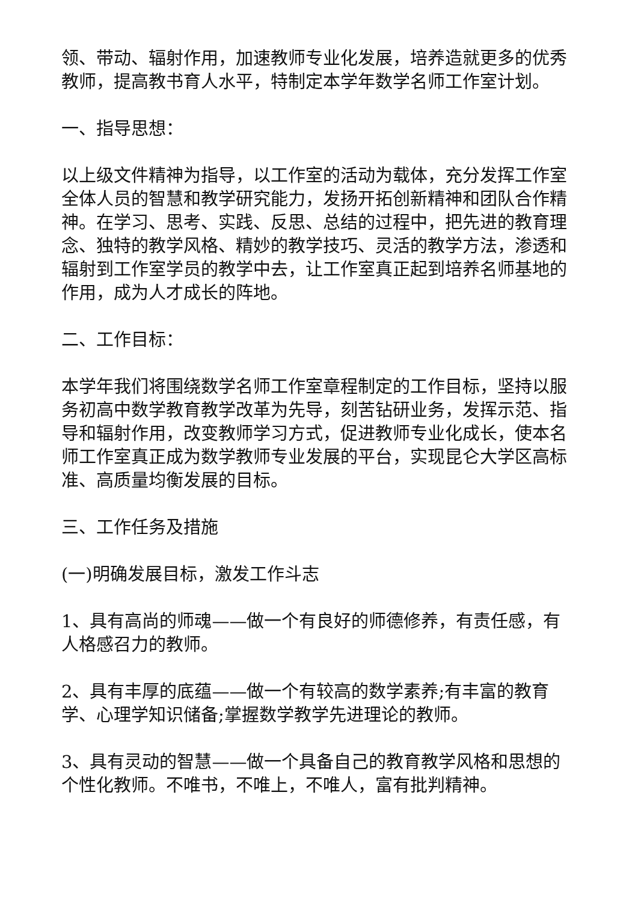领、带动、辐射作用，加速教师专业化发展，培养造就更多的优秀教师，提高教书育人水平，特制定本学年数学名师工作室计划。
一、指导思想：
以上级文件精神为指导，以工作室的活动为载体，充分发挥工作室全体人员的智慧和教学研究能力，发扬开拓创新精神和团队合作精神。在学习、思考、实践、反思、总结的过程中，把先进的教育理念、独特的教学风格、精妙的教学技巧、灵活的教学方法，渗透和辐射到工作室学员的教学中去，让工作室真正起到培养名师基地的作用，成为人才成长的阵地。
二、工作目标：
本学年我们将围绕数学名师工作室章程制定的工作目标，坚持以服务初高中数学教育教学改革为先导，刻苦钻研业务，发挥示范、指导和辐射作用，改变教师学习方式，促进教师专业化成长，使本名师工作室真正成为数学教师专业发展的平台，实现昆仑大学区高标准、高质量均衡发展的目标。
三、工作任务及措施
(一)明确发展目标，激发工作斗志
1、具有高尚的师魂——做一个有良好的师德修养，有责任感，有人格感召力的教师。
2、具有丰厚的底蕴——做一个有较高的数学素养;有丰富的教育学、心理学知识储备;掌握数学教学先进理论的教师。
3、具有灵动的智慧——做一个具备自己的教育教学风格和思想的个性化教师。不唯书，不唯上，不唯人，富有批判精神。